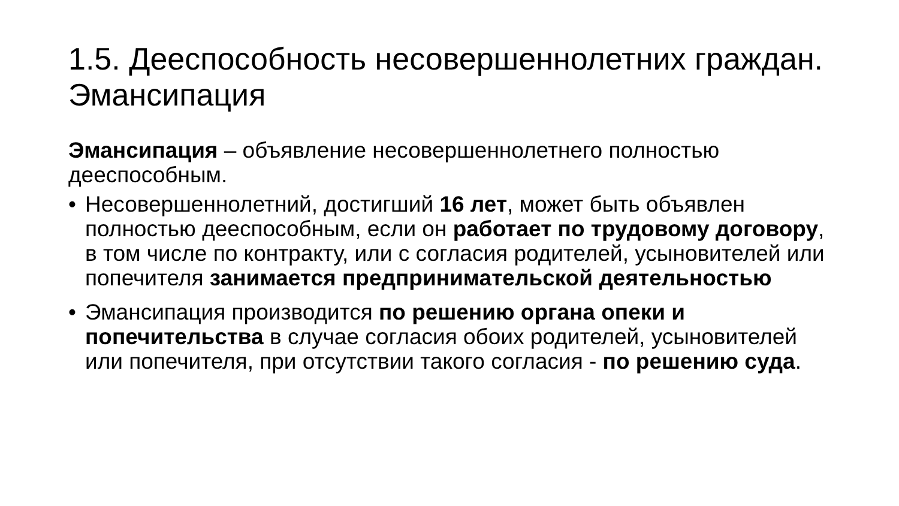1.5. Дееспособность несовершеннолетних граждан. Эмансипация
Эмансипация – объявление несовершеннолетнего полностью дееспособным.
• Несовершеннолетний, достигший 16 лет, может быть объявлен полностью дееспособным, если он работает по трудовому договору, в том числе по контракту, или с согласия родителей, усыновителей или попечителя занимается предпринимательской деятельностью
• Эмансипация производится по решению органа опеки и попечительства в случае согласия обоих родителей, усыновителей или попечителя, при отсутствии такого согласия - по решению суда.